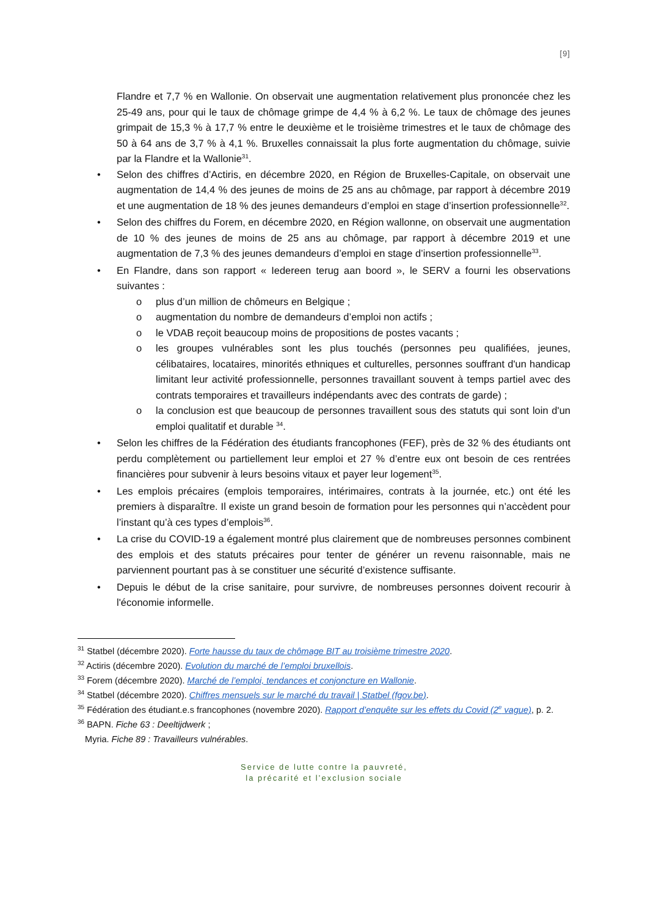[9]
Flandre et 7,7 % en Wallonie. On observait une augmentation relativement plus prononcée chez les 25-49 ans, pour qui le taux de chômage grimpe de 4,4 % à 6,2 %. Le taux de chômage des jeunes grimpait de 15,3 % à 17,7 % entre le deuxième et le troisième trimestres et le taux de chômage des 50 à 64 ans de 3,7 % à 4,1 %. Bruxelles connaissait la plus forte augmentation du chômage, suivie par la Flandre et la Wallonie<sup>31</sup>.
• Selon des chiffres d’Actiris, en décembre 2020, en Région de Bruxelles-Capitale, on observait une augmentation de 14,4 % des jeunes de moins de 25 ans au chômage, par rapport à décembre 2019 et une augmentation de 18 % des jeunes demandeurs d’emploi en stage d’insertion professionnelle<sup>32</sup>.
• Selon des chiffres du Forem, en décembre 2020, en Région wallonne, on observait une augmentation de 10 % des jeunes de moins de 25 ans au chômage, par rapport à décembre 2019 et une augmentation de 7,3 % des jeunes demandeurs d’emploi en stage d’insertion professionnelle<sup>33</sup>.
• En Flandre, dans son rapport « Iedereen terug aan boord », le SERV a fourni les observations suivantes :
o plus d’un million de chômeurs en Belgique ;
o augmentation du nombre de demandeurs d’emploi non actifs ;
o le VDAB reçoit beaucoup moins de propositions de postes vacants ;
o les groupes vulnérables sont les plus touchés (personnes peu qualifiées, jeunes, célibataires, locataires, minorités ethniques et culturelles, personnes souffrant d'un handicap limitant leur activité professionnelle, personnes travaillant souvent à temps partiel avec des contrats temporaires et travailleurs indépendants avec des contrats de garde) ;
o la conclusion est que beaucoup de personnes travaillent sous des statuts qui sont loin d'un emploi qualitatif et durable <sup>34</sup>.
• Selon les chiffres de la Fédération des étudiants francophones (FEF), près de 32 % des étudiants ont perdu complètement ou partiellement leur emploi et 27 % d’entre eux ont besoin de ces rentrées financières pour subvenir à leurs besoins vitaux et payer leur logement<sup>35</sup>.
• Les emplois précaires (emplois temporaires, intérimaires, contrats à la journée, etc.) ont été les premiers à disparaître. Il existe un grand besoin de formation pour les personnes qui n’accèdent pour l’instant qu’à ces types d’emplois<sup>36</sup>.
• La crise du COVID-19 a également montré plus clairement que de nombreuses personnes combinent des emplois et des statuts précaires pour tenter de générer un revenu raisonnable, mais ne parviennent pourtant pas à se constituer une sécurité d’existence suffisante.
• Depuis le début de la crise sanitaire, pour survivre, de nombreuses personnes doivent recourir à l'économie informelle.
<sup>31</sup> Statbel (décembre 2020). Forte hausse du taux de chômage BIT au troisième trimestre 2020.
<sup>32</sup> Actiris (décembre 2020). Evolution du marché de l’emploi bruxellois.
<sup>33</sup> Forem (décembre 2020). Marché de l’emploi, tendances et conjoncture en Wallonie.
<sup>34</sup> Statbel (décembre 2020). Chiffres mensuels sur le marché du travail | Statbel (fgov.be).
<sup>35</sup> Fédération des étudiant.e.s francophones (novembre 2020). Rapport d’enquête sur les effets du Covid (2<sup>e</sup> vague), p. 2.
<sup>36</sup> BAPN. Fiche 63 : Deeltijdwerk ;
Myria. Fiche 89 : Travailleurs vulnérables.
Service de lutte contre la pauvreté,
la précarité et l’exclusion sociale